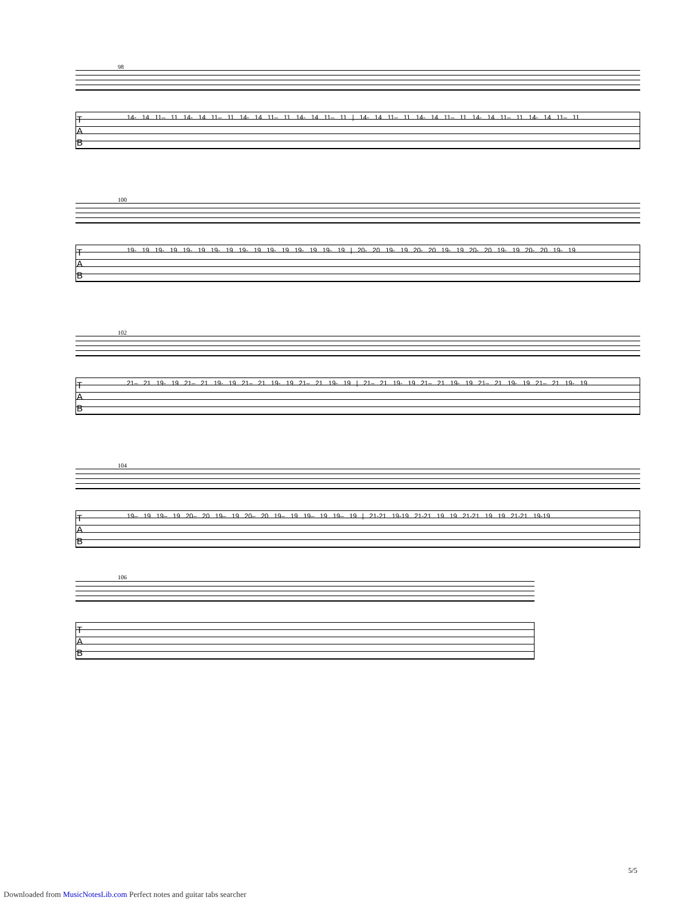98
T
A
B
14- 14 11– 11 14- 14 11– 11 14- 14 11– 11 14- 14 11– 11 | 14- 14 11– 11 14- 14 11– 11 14- 14 11– 11 14- 14 11– 11
100
T
A
B
19- 19 19- 19 19- 19 19- 19 19- 19 19- 19 19- 19 19- 19 | 20- 20 19- 19 20- 20 19- 19 20- 20 19- 19 20- 20 19- 19
102
T
A
B
21– 21 19- 19 21– 21 19- 19 21– 21 19- 19 21– 21 19- 19 | 21– 21 19- 19 21– 21 19- 19 21– 21 19- 19 21– 21 19- 19
104
T
A
B
19– 19 19– 19 20– 20 19– 19 20– 20 19– 19 19– 19 19– 19 | 21-21 19-19 21-21 19 19 21-21 19 19 21-21 19-19
106
T
A
B
5/5
Downloaded from MusicNotesLib.com Perfect notes and guitar tabs searcher